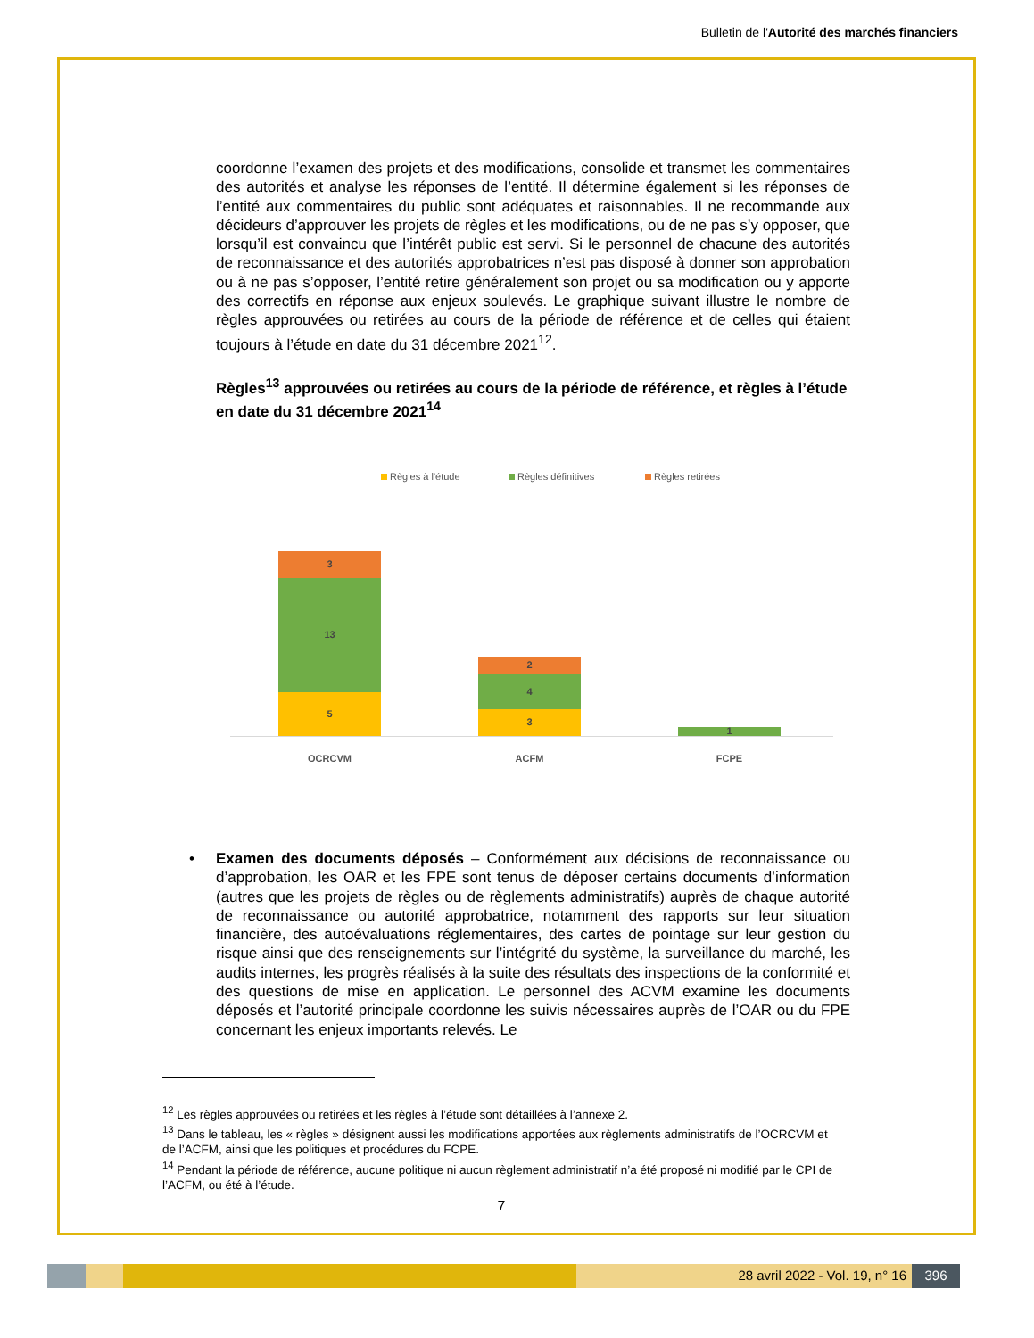Bulletin de l'Autorité des marchés financiers
coordonne l’examen des projets et des modifications, consolide et transmet les commentaires des autorités et analyse les réponses de l’entité. Il détermine également si les réponses de l’entité aux commentaires du public sont adéquates et raisonnables. Il ne recommande aux décideurs d’approuver les projets de règles et les modifications, ou de ne pas s’y opposer, que lorsqu’il est convaincu que l’intérêt public est servi. Si le personnel de chacune des autorités de reconnaissance et des autorités approbatrices n’est pas disposé à donner son approbation ou à ne pas s’opposer, l’entité retire généralement son projet ou sa modification ou y apporte des correctifs en réponse aux enjeux soulevés. Le graphique suivant illustre le nombre de règles approuvées ou retirées au cours de la période de référence et de celles qui étaient toujours à l’étude en date du 31 décembre 2021<sup>12</sup>.
Règles<sup>13</sup> approuvées ou retirées au cours de la période de référence, et règles à l’étude en date du 31 décembre 2021<sup>14</sup>
Règles à l'étude Règles définitives Règles retirées
3
13
5
2
4
3
1
OCRCVM ACFM FCPE
• Examen des documents déposés – Conformément aux décisions de reconnaissance ou d’approbation, les OAR et les FPE sont tenus de déposer certains documents d’information (autres que les projets de règles ou de règlements administratifs) auprès de chaque autorité de reconnaissance ou autorité approbatrice, notamment des rapports sur leur situation financière, des autoévaluations réglementaires, des cartes de pointage sur leur gestion du risque ainsi que des renseignements sur l’intégrité du système, la surveillance du marché, les audits internes, les progrès réalisés à la suite des résultats des inspections de la conformité et des questions de mise en application. Le personnel des ACVM examine les documents déposés et l’autorité principale coordonne les suivis nécessaires auprès de l’OAR ou du FPE concernant les enjeux importants relevés. Le
<sup>12</sup> Les règles approuvées ou retirées et les règles à l’étude sont détaillées à l’annexe 2.
<sup>13</sup> Dans le tableau, les « règles » désignent aussi les modifications apportées aux règlements administratifs de l’OCRCVM et de l’ACFM, ainsi que les politiques et procédures du FCPE.
<sup>14</sup> Pendant la période de référence, aucune politique ni aucun règlement administratif n’a été proposé ni modifié par le CPI de l’ACFM, ou été à l’étude.
7
28 avril 2022 - Vol. 19, n° 16 396